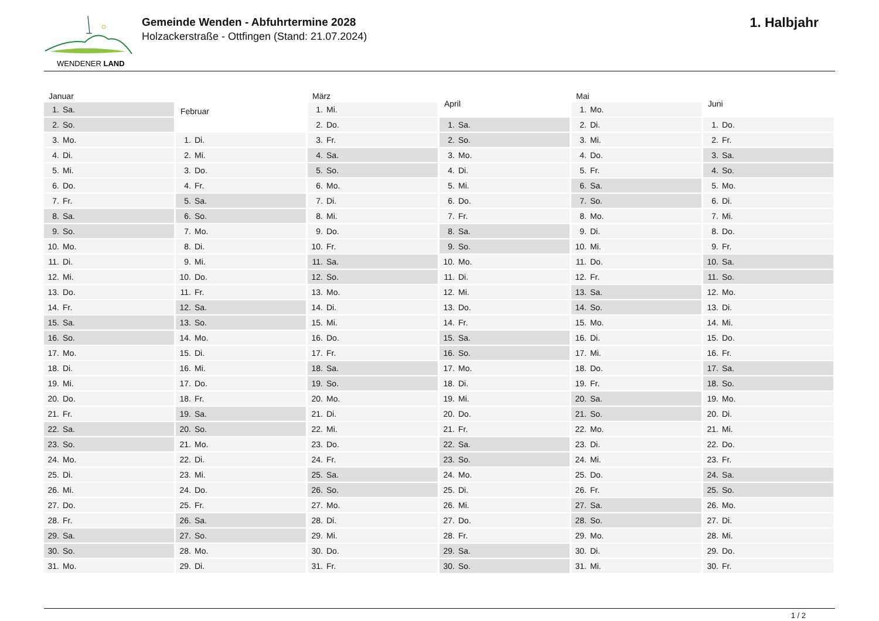WENDENER LAND
Gemeinde Wenden - Abfuhrtermine 2028
Holzackerstraße - Ottfingen (Stand: 21.07.2024)
1. Halbjahr
| Januar | |
| --- | --- |
| 1. | Sa. |
| 2. | So. |
| 3. | Mo. |
| 4. | Di. |
| 5. | Mi. |
| 6. | Do. |
| 7. | Fr. |
| 8. | Sa. |
| 9. | So. |
| 10. | Mo. |
| 11. | Di. |
| 12. | Mi. |
| 13. | Do. |
| 14. | Fr. |
| 15. | Sa. |
| 16. | So. |
| 17. | Mo. |
| 18. | Di. |
| 19. | Mi. |
| 20. | Do. |
| 21. | Fr. |
| 22. | Sa. |
| 23. | So. |
| 24. | Mo. |
| 25. | Di. |
| 26. | Mi. |
| 27. | Do. |
| 28. | Fr. |
| 29. | Sa. |
| 30. | So. |
| 31. | Mo. |
| Februar | |
| --- | --- |
| 1. | Di. |
| 2. | Mi. |
| 3. | Do. |
| 4. | Fr. |
| 5. | Sa. |
| 6. | So. |
| 7. | Mo. |
| 8. | Di. |
| 9. | Mi. |
| 10. | Do. |
| 11. | Fr. |
| 12. | Sa. |
| 13. | So. |
| 14. | Mo. |
| 15. | Di. |
| 16. | Mi. |
| 17. | Do. |
| 18. | Fr. |
| 19. | Sa. |
| 20. | So. |
| 21. | Mo. |
| 22. | Di. |
| 23. | Mi. |
| 24. | Do. |
| 25. | Fr. |
| 26. | Sa. |
| 27. | So. |
| 28. | Mo. |
| 29. | Di. |
| März | |
| --- | --- |
| 1. | Mi. |
| 2. | Do. |
| 3. | Fr. |
| 4. | Sa. |
| 5. | So. |
| 6. | Mo. |
| 7. | Di. |
| 8. | Mi. |
| 9. | Do. |
| 10. | Fr. |
| 11. | Sa. |
| 12. | So. |
| 13. | Mo. |
| 14. | Di. |
| 15. | Mi. |
| 16. | Do. |
| 17. | Fr. |
| 18. | Sa. |
| 19. | So. |
| 20. | Mo. |
| 21. | Di. |
| 22. | Mi. |
| 23. | Do. |
| 24. | Fr. |
| 25. | Sa. |
| 26. | So. |
| 27. | Mo. |
| 28. | Di. |
| 29. | Mi. |
| 30. | Do. |
| 31. | Fr. |
| April | |
| --- | --- |
| 1. | Sa. |
| 2. | So. |
| 3. | Mo. |
| 4. | Di. |
| 5. | Mi. |
| 6. | Do. |
| 7. | Fr. |
| 8. | Sa. |
| 9. | So. |
| 10. | Mo. |
| 11. | Di. |
| 12. | Mi. |
| 13. | Do. |
| 14. | Fr. |
| 15. | Sa. |
| 16. | So. |
| 17. | Mo. |
| 18. | Di. |
| 19. | Mi. |
| 20. | Do. |
| 21. | Fr. |
| 22. | Sa. |
| 23. | So. |
| 24. | Mo. |
| 25. | Di. |
| 26. | Mi. |
| 27. | Do. |
| 28. | Fr. |
| 29. | Sa. |
| 30. | So. |
| Mai | |
| --- | --- |
| 1. | Mo. |
| 2. | Di. |
| 3. | Mi. |
| 4. | Do. |
| 5. | Fr. |
| 6. | Sa. |
| 7. | So. |
| 8. | Mo. |
| 9. | Di. |
| 10. | Mi. |
| 11. | Do. |
| 12. | Fr. |
| 13. | Sa. |
| 14. | So. |
| 15. | Mo. |
| 16. | Di. |
| 17. | Mi. |
| 18. | Do. |
| 19. | Fr. |
| 20. | Sa. |
| 21. | So. |
| 22. | Mo. |
| 23. | Di. |
| 24. | Mi. |
| 25. | Do. |
| 26. | Fr. |
| 27. | Sa. |
| 28. | So. |
| 29. | Mo. |
| 30. | Di. |
| 31. | Mi. |
| Juni | |
| --- | --- |
| 1. | Do. |
| 2. | Fr. |
| 3. | Sa. |
| 4. | So. |
| 5. | Mo. |
| 6. | Di. |
| 7. | Mi. |
| 8. | Do. |
| 9. | Fr. |
| 10. | Sa. |
| 11. | So. |
| 12. | Mo. |
| 13. | Di. |
| 14. | Mi. |
| 15. | Do. |
| 16. | Fr. |
| 17. | Sa. |
| 18. | So. |
| 19. | Mo. |
| 20. | Di. |
| 21. | Mi. |
| 22. | Do. |
| 23. | Fr. |
| 24. | Sa. |
| 25. | So. |
| 26. | Mo. |
| 27. | Di. |
| 28. | Mi. |
| 29. | Do. |
| 30. | Fr. |
1 / 2